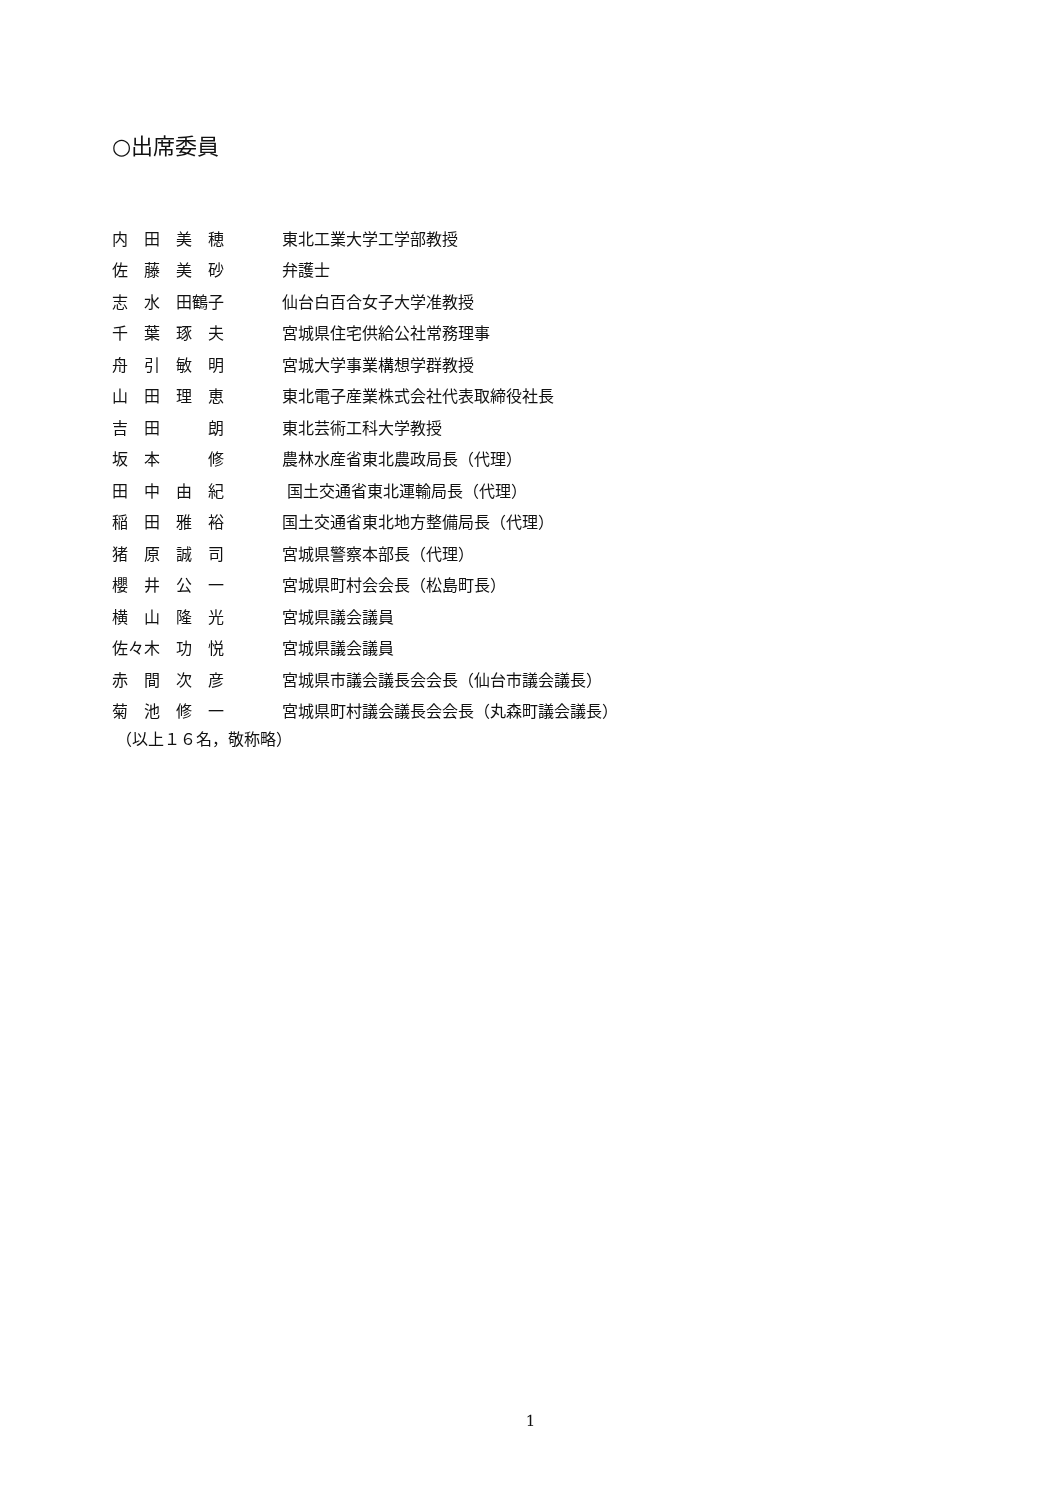○出席委員
| 内 田 美 穂 | 東北工業大学工学部教授 |
| 佐 藤 美 砂 | 弁護士 |
| 志 水 田鶴子 | 仙台白百合女子大学准教授 |
| 千 葉 琢 夫 | 宮城県住宅供給公社常務理事 |
| 舟 引 敏 明 | 宮城大学事業構想学群教授 |
| 山 田 理 恵 | 東北電子産業株式会社代表取締役社長 |
| 吉 田 朗 | 東北芸術工科大学教授 |
| 坂 本 修 | 農林水産省東北農政局長（代理） |
| 田 中 由 紀 | 国土交通省東北運輸局長（代理） |
| 稲 田 雅 裕 | 国土交通省東北地方整備局長（代理） |
| 猪 原 誠 司 | 宮城県警察本部長（代理） |
| 櫻 井 公 一 | 宮城県町村会会長（松島町長） |
| 横 山 隆 光 | 宮城県議会議員 |
| 佐々木 功 悦 | 宮城県議会議員 |
| 赤 間 次 彦 | 宮城県市議会議長会会長（仙台市議会議長） |
| 菊 池 修 一 | 宮城県町村議会議長会会長（丸森町議会議長） |
（以上１６名，敬称略）
1